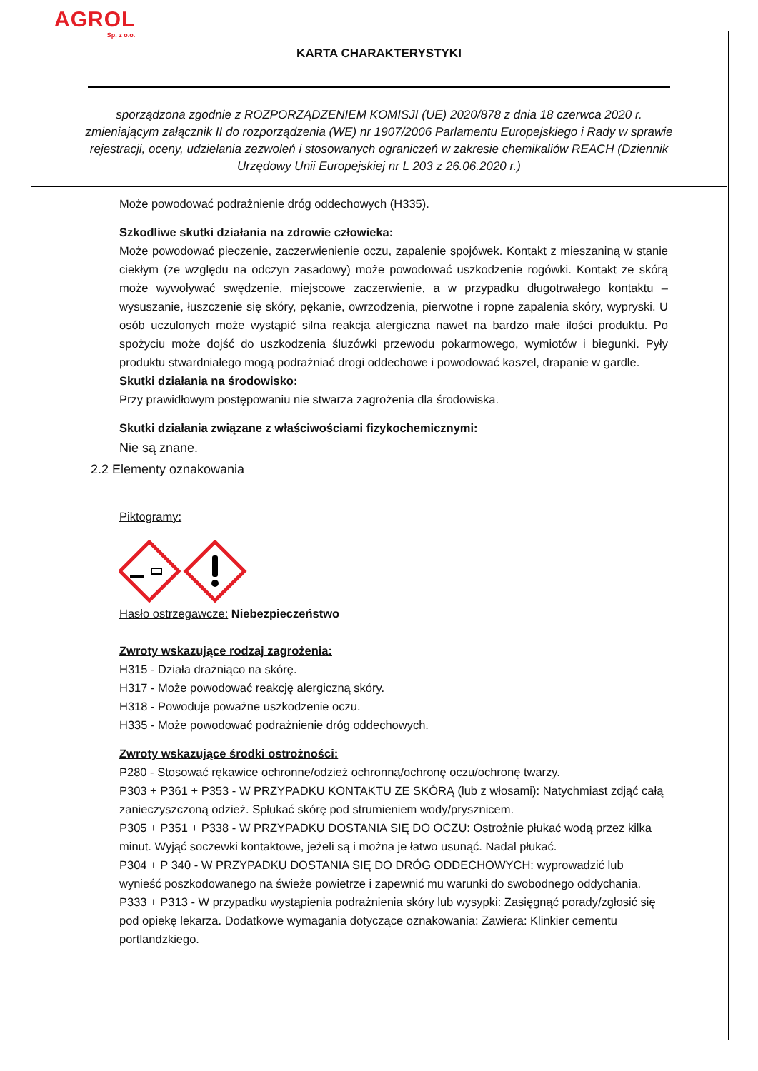AGROL
Sp. z o.o.
KARTA CHARAKTERYSTYKI
sporządzona zgodnie z ROZPORZĄDZENIEM KOMISJI (UE) 2020/878 z dnia 18 czerwca 2020 r. zmieniającym załącznik II do rozporządzenia (WE) nr 1907/2006 Parlamentu Europejskiego i Rady w sprawie rejestracji, oceny, udzielania zezwoleń i stosowanych ograniczeń w zakresie chemikaliów REACH (Dziennik Urzędowy Unii Europejskiej nr L 203 z 26.06.2020 r.)
Może powodować podrażnienie dróg oddechowych (H335).
Szkodliwe skutki działania na zdrowie człowieka:
Może powodować pieczenie, zaczerwienienie oczu, zapalenie spojówek. Kontakt z mieszaniną w stanie ciekłym (ze względu na odczyn zasadowy) może powodować uszkodzenie rogówki. Kontakt ze skórą może wywoływać swędzenie, miejscowe zaczerwienie, a w przypadku długotrwałego kontaktu – wysuszanie, łuszczenie się skóry, pękanie, owrzodzenia, pierwotne i ropne zapalenia skóry, wypryski. U osób uczulonych może wystąpić silna reakcja alergiczna nawet na bardzo małe ilości produktu. Po spożyciu może dojść do uszkodzenia śluzówki przewodu pokarmowego, wymiotów i biegunki. Pyły produktu stwardniałego mogą podrażniać drogi oddechowe i powodować kaszel, drapanie w gardle.
Skutki działania na środowisko:
Przy prawidłowym postępowaniu nie stwarza zagrożenia dla środowiska.
Skutki działania związane z właściwościami fizykochemicznymi:
Nie są znane.
2.2 Elementy oznakowania
Piktogramy:
Hasło ostrzegawcze: Niebezpieczeństwo
Zwroty wskazujące rodzaj zagrożenia:
H315 - Działa drażniąco na skórę.
H317 - Może powodować reakcję alergiczną skóry.
H318 - Powoduje poważne uszkodzenie oczu.
H335 - Może powodować podrażnienie dróg oddechowych.
Zwroty wskazujące środki ostrożności:
P280 - Stosować rękawice ochronne/odzież ochronną/ochronę oczu/ochronę twarzy.
P303 + P361 + P353 - W PRZYPADKU KONTAKTU ZE SKÓRĄ (lub z włosami): Natychmiast zdjąć całą zanieczyszczoną odzież. Spłukać skórę pod strumieniem wody/prysznicem.
P305 + P351 + P338 - W PRZYPADKU DOSTANIA SIĘ DO OCZU: Ostrożnie płukać wodą przez kilka minut. Wyjąć soczewki kontaktowe, jeżeli są i można je łatwo usunąć. Nadal płukać.
P304 + P 340 - W PRZYPADKU DOSTANIA SIĘ DO DRÓG ODDECHOWYCH: wyprowadzić lub wynieść poszkodowanego na świeże powietrze i zapewnić mu warunki do swobodnego oddychania.
P333 + P313 - W przypadku wystąpienia podrażnienia skóry lub wysypki: Zasięgnąć porady/zgłosić się pod opiekę lekarza. Dodatkowe wymagania dotyczące oznakowania: Zawiera: Klinkier cementu portlandzkiego.